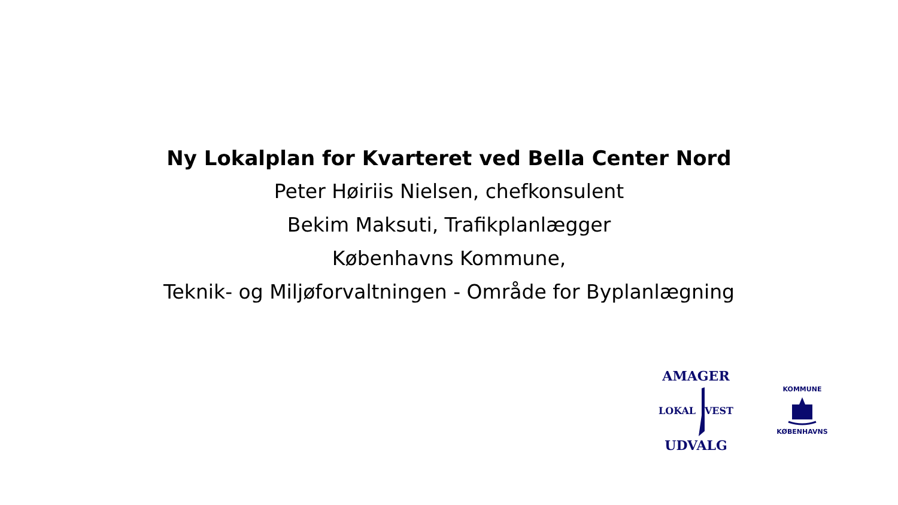Ny Lokalplan for Kvarteret ved Bella Center Nord
Peter Høiriis Nielsen, chefkonsulent
Bekim Maksuti, Trafikplanlægger
Københavns Kommune,
Teknik- og Miljøforvaltningen - Område for Byplanlægning
AMAGER
LOKAL VEST
UDVALG
KOMMUNE
KØBENHAVNS